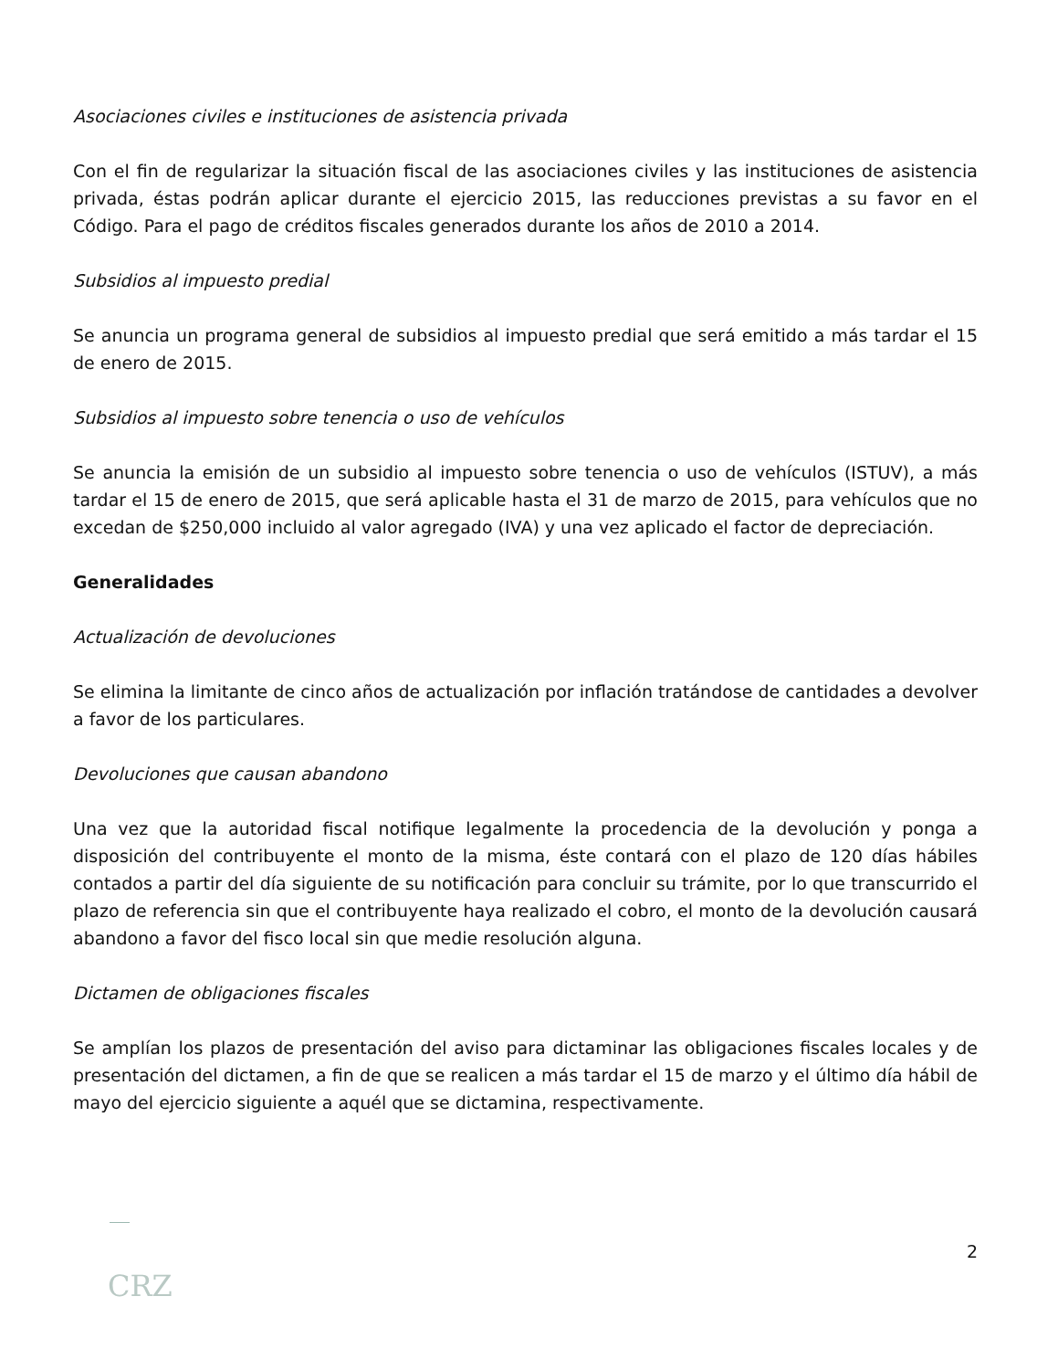Asociaciones civiles e instituciones de asistencia privada
Con el fin de regularizar la situación fiscal de las asociaciones civiles y las instituciones de asistencia privada, éstas podrán aplicar durante el ejercicio 2015, las reducciones previstas a su favor en el Código. Para el pago de créditos fiscales generados durante los años de 2010 a 2014.
Subsidios al impuesto predial
Se anuncia un programa general de subsidios al impuesto predial que será emitido a más tardar el 15 de enero de 2015.
Subsidios al impuesto sobre tenencia o uso de vehículos
Se anuncia la emisión de un subsidio al impuesto sobre tenencia o uso de vehículos (ISTUV), a más tardar el 15 de enero de 2015, que será aplicable hasta el 31 de marzo de 2015, para vehículos que no excedan de $250,000 incluido al valor agregado (IVA) y una vez aplicado el factor de depreciación.
Generalidades
Actualización de devoluciones
Se elimina la limitante de cinco años de actualización por inflación tratándose de cantidades a devolver a favor de los particulares.
Devoluciones que causan abandono
Una vez que la autoridad fiscal notifique legalmente la procedencia de la devolución y ponga a disposición del contribuyente el monto de la misma, éste contará con el plazo de 120 días hábiles contados a partir del día siguiente de su notificación para concluir su trámite, por lo que transcurrido el plazo de referencia sin que el contribuyente haya realizado el cobro, el monto de la devolución causará abandono a favor del fisco local sin que medie resolución alguna.
Dictamen de obligaciones fiscales
Se amplían los plazos de presentación del aviso para dictaminar las obligaciones fiscales locales y de presentación del dictamen, a fin de que se realicen a más tardar el 15 de marzo y el último día hábil de mayo del ejercicio siguiente a aquél que se dictamina, respectivamente.
2
CRZ